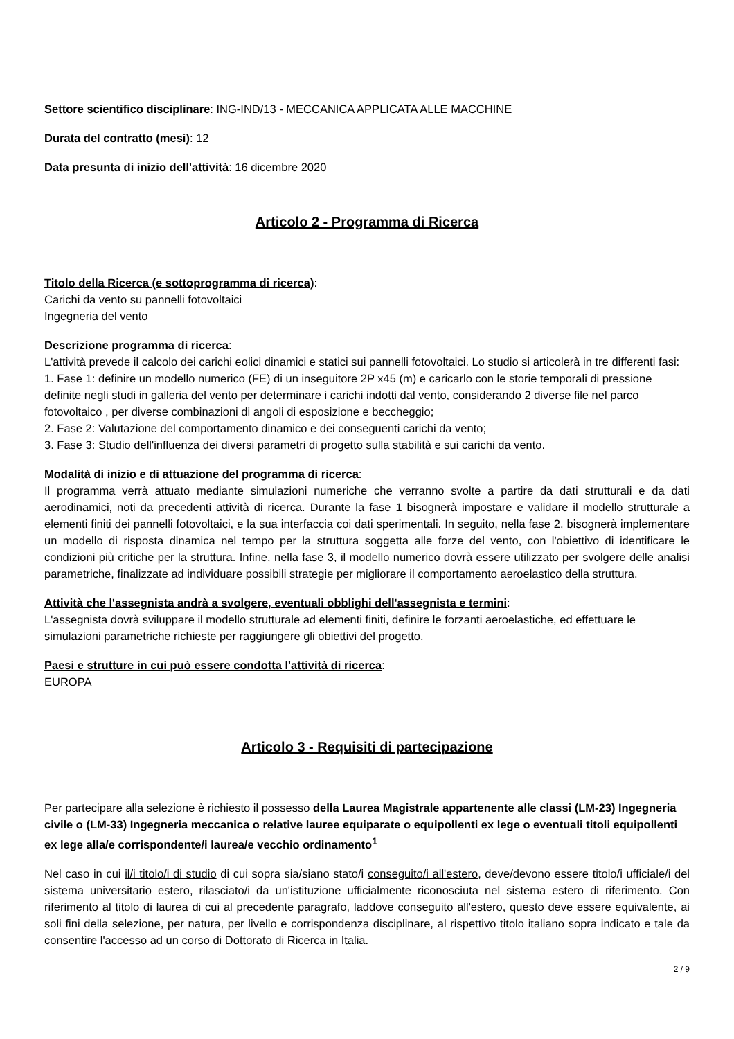Settore scientifico disciplinare: ING-IND/13 - MECCANICA APPLICATA ALLE MACCHINE
Durata del contratto (mesi): 12
Data presunta di inizio dell'attività: 16 dicembre 2020
Articolo 2 - Programma di Ricerca
Titolo della Ricerca (e sottoprogramma di ricerca):
Carichi da vento su pannelli fotovoltaici
Ingegneria del vento
Descrizione programma di ricerca:
L'attività prevede il calcolo dei carichi eolici dinamici e statici sui pannelli fotovoltaici. Lo studio si articolerà in tre differenti fasi:
1. Fase 1: definire un modello numerico (FE) di un inseguitore 2P x45 (m) e caricarlo con le storie temporali di pressione definite negli studi in galleria del vento per determinare i carichi indotti dal vento, considerando 2 diverse file nel parco fotovoltaico , per diverse combinazioni di angoli di esposizione e beccheggio;
2. Fase 2: Valutazione del comportamento dinamico e dei conseguenti carichi da vento;
3. Fase 3: Studio dell'influenza dei diversi parametri di progetto sulla stabilità e sui carichi da vento.
Modalità di inizio e di attuazione del programma di ricerca:
Il programma verrà attuato mediante simulazioni numeriche che verranno svolte a partire da dati strutturali e da dati aerodinamici, noti da precedenti attività di ricerca. Durante la fase 1 bisognerà impostare e validare il modello strutturale a elementi finiti dei pannelli fotovoltaici, e la sua interfaccia coi dati sperimentali. In seguito, nella fase 2, bisognerà implementare un modello di risposta dinamica nel tempo per la struttura soggetta alle forze del vento, con l'obiettivo di identificare le condizioni più critiche per la struttura. Infine, nella fase 3, il modello numerico dovrà essere utilizzato per svolgere delle analisi parametriche, finalizzate ad individuare possibili strategie per migliorare il comportamento aeroelastico della struttura.
Attività che l'assegnista andrà a svolgere, eventuali obblighi dell'assegnista e termini:
L'assegnista dovrà sviluppare il modello strutturale ad elementi finiti, definire le forzanti aeroelastiche, ed effettuare le simulazioni parametriche richieste per raggiungere gli obiettivi del progetto.
Paesi e strutture in cui può essere condotta l'attività di ricerca:
EUROPA
Articolo 3 - Requisiti di partecipazione
Per partecipare alla selezione è richiesto il possesso della Laurea Magistrale appartenente alle classi (LM-23) Ingegneria civile o (LM-33) Ingegneria meccanica o relative lauree equiparate o equipollenti ex lege o eventuali titoli equipollenti ex lege alla/e corrispondente/i laurea/e vecchio ordinamento<sup>1</sup>
Nel caso in cui il/i titolo/i di studio di cui sopra sia/siano stato/i conseguito/i all'estero, deve/devono essere titolo/i ufficiale/i del sistema universitario estero, rilasciato/i da un'istituzione ufficialmente riconosciuta nel sistema estero di riferimento. Con riferimento al titolo di laurea di cui al precedente paragrafo, laddove conseguito all'estero, questo deve essere equivalente, ai soli fini della selezione, per natura, per livello e corrispondenza disciplinare, al rispettivo titolo italiano sopra indicato e tale da consentire l'accesso ad un corso di Dottorato di Ricerca in Italia.
2 / 9